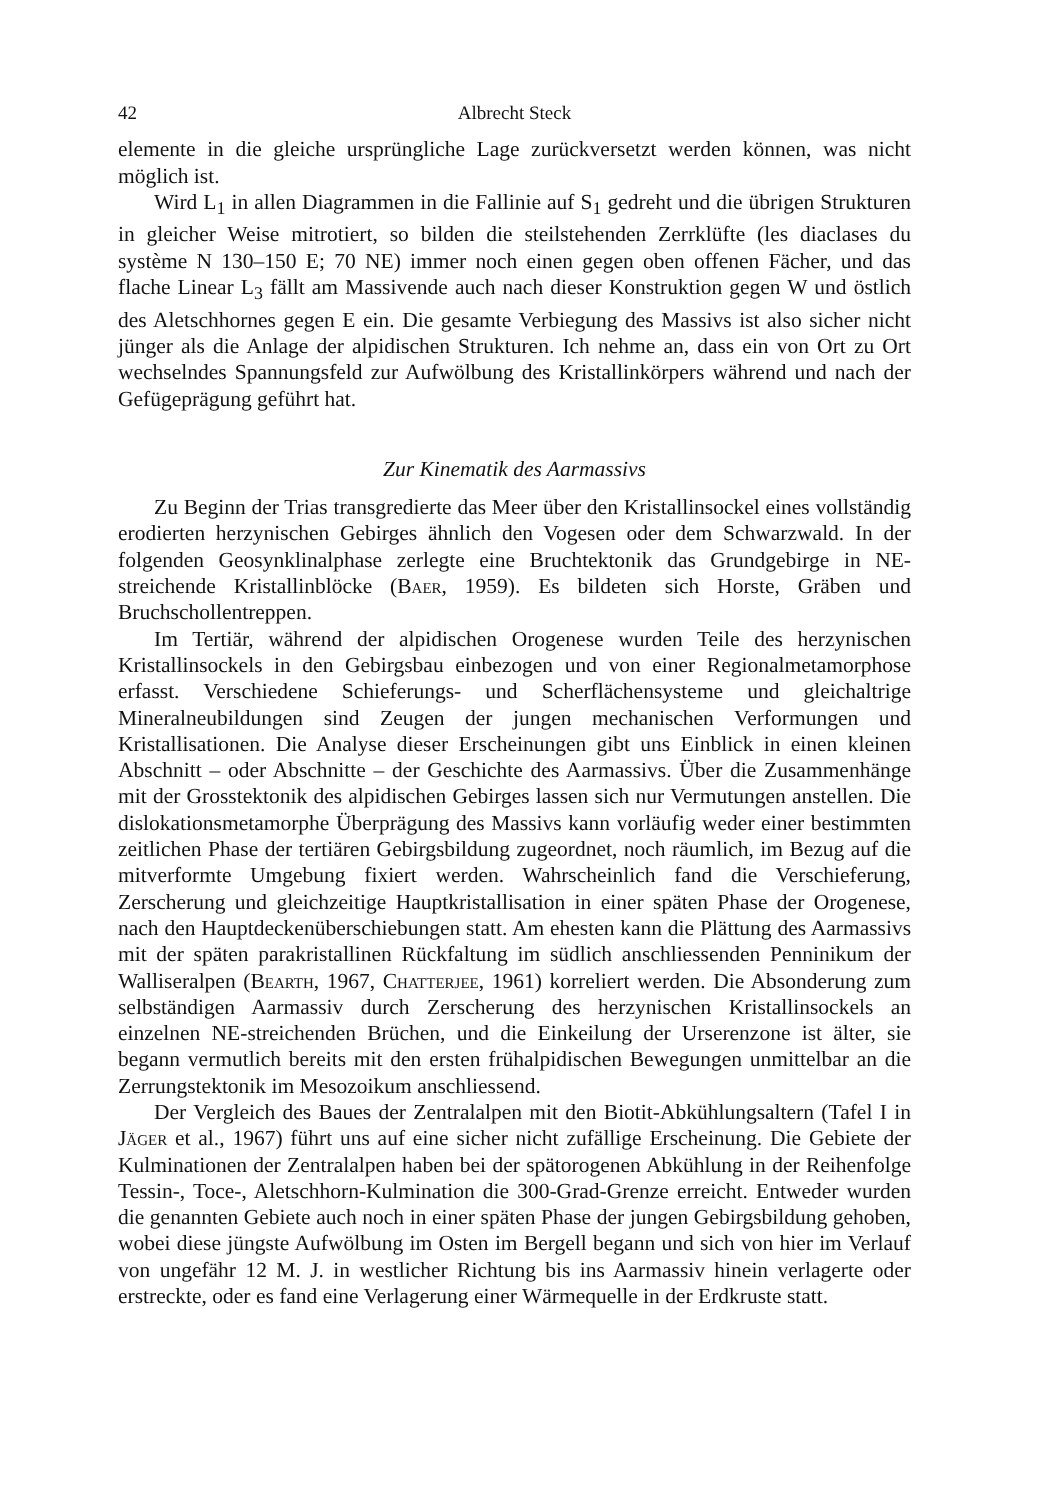42 Albrecht Steck
elemente in die gleiche ursprüngliche Lage zurückversetzt werden können, was nicht möglich ist.
Wird L<sub>1</sub> in allen Diagrammen in die Fallinie auf S<sub>1</sub> gedreht und die übrigen Strukturen in gleicher Weise mitrotiert, so bilden die steilstehenden Zerrklüfte (les diaclases du système N 130–150 E; 70 NE) immer noch einen gegen oben offenen Fächer, und das flache Linear L<sub>3</sub> fällt am Massivende auch nach dieser Konstruktion gegen W und östlich des Aletschhornes gegen E ein. Die gesamte Verbiegung des Massivs ist also sicher nicht jünger als die Anlage der alpidischen Strukturen. Ich nehme an, dass ein von Ort zu Ort wechselndes Spannungsfeld zur Aufwölbung des Kristallinkörpers während und nach der Gefügeprägung geführt hat.
Zur Kinematik des Aarmassivs
Zu Beginn der Trias transgredierte das Meer über den Kristallinsockel eines vollständig erodierten herzynischen Gebirges ähnlich den Vogesen oder dem Schwarzwald. In der folgenden Geosynklinalphase zerlegte eine Bruchtektonik das Grundgebirge in NE-streichende Kristallinblöcke (Baer, 1959). Es bildeten sich Horste, Gräben und Bruchschollentreppen.
Im Tertiär, während der alpidischen Orogenese wurden Teile des herzynischen Kristallinsockels in den Gebirgsbau einbezogen und von einer Regionalmetamorphose erfasst. Verschiedene Schieferungs- und Scherflächensysteme und gleichaltrige Mineralneubildungen sind Zeugen der jungen mechanischen Verformungen und Kristallisationen. Die Analyse dieser Erscheinungen gibt uns Einblick in einen kleinen Abschnitt – oder Abschnitte – der Geschichte des Aarmassivs. Über die Zusammenhänge mit der Grosstektonik des alpidischen Gebirges lassen sich nur Vermutungen anstellen. Die dislokationsmetamorphe Überprägung des Massivs kann vorläufig weder einer bestimmten zeitlichen Phase der tertiären Gebirgsbildung zugeordnet, noch räumlich, im Bezug auf die mitverformte Umgebung fixiert werden. Wahrscheinlich fand die Verschieferung, Zerscherung und gleichzeitige Hauptkristallisation in einer späten Phase der Orogenese, nach den Hauptdeckenüberschiebungen statt. Am ehesten kann die Plättung des Aarmassivs mit der späten parakristallinen Rückfaltung im südlich anschliessenden Penninikum der Walliseralpen (Bearth, 1967, Chatterjee, 1961) korreliert werden. Die Absonderung zum selbständigen Aarmassiv durch Zerscherung des herzynischen Kristallinsockels an einzelnen NE-streichenden Brüchen, und die Einkeilung der Urserenzone ist älter, sie begann vermutlich bereits mit den ersten frühalpidischen Bewegungen unmittelbar an die Zerrungstektonik im Mesozoikum anschliessend.
Der Vergleich des Baues der Zentralalpen mit den Biotit-Abkühlungsaltern (Tafel I in Jäger et al., 1967) führt uns auf eine sicher nicht zufällige Erscheinung. Die Gebiete der Kulminationen der Zentralalpen haben bei der spätorogenen Abkühlung in der Reihenfolge Tessin-, Toce-, Aletschhorn-Kulmination die 300-Grad-Grenze erreicht. Entweder wurden die genannten Gebiete auch noch in einer späten Phase der jungen Gebirgsbildung gehoben, wobei diese jüngste Aufwölbung im Osten im Bergell begann und sich von hier im Verlauf von ungefähr 12 M. J. in westlicher Richtung bis ins Aarmassiv hinein verlagerte oder erstreckte, oder es fand eine Verlagerung einer Wärmequelle in der Erdkruste statt.